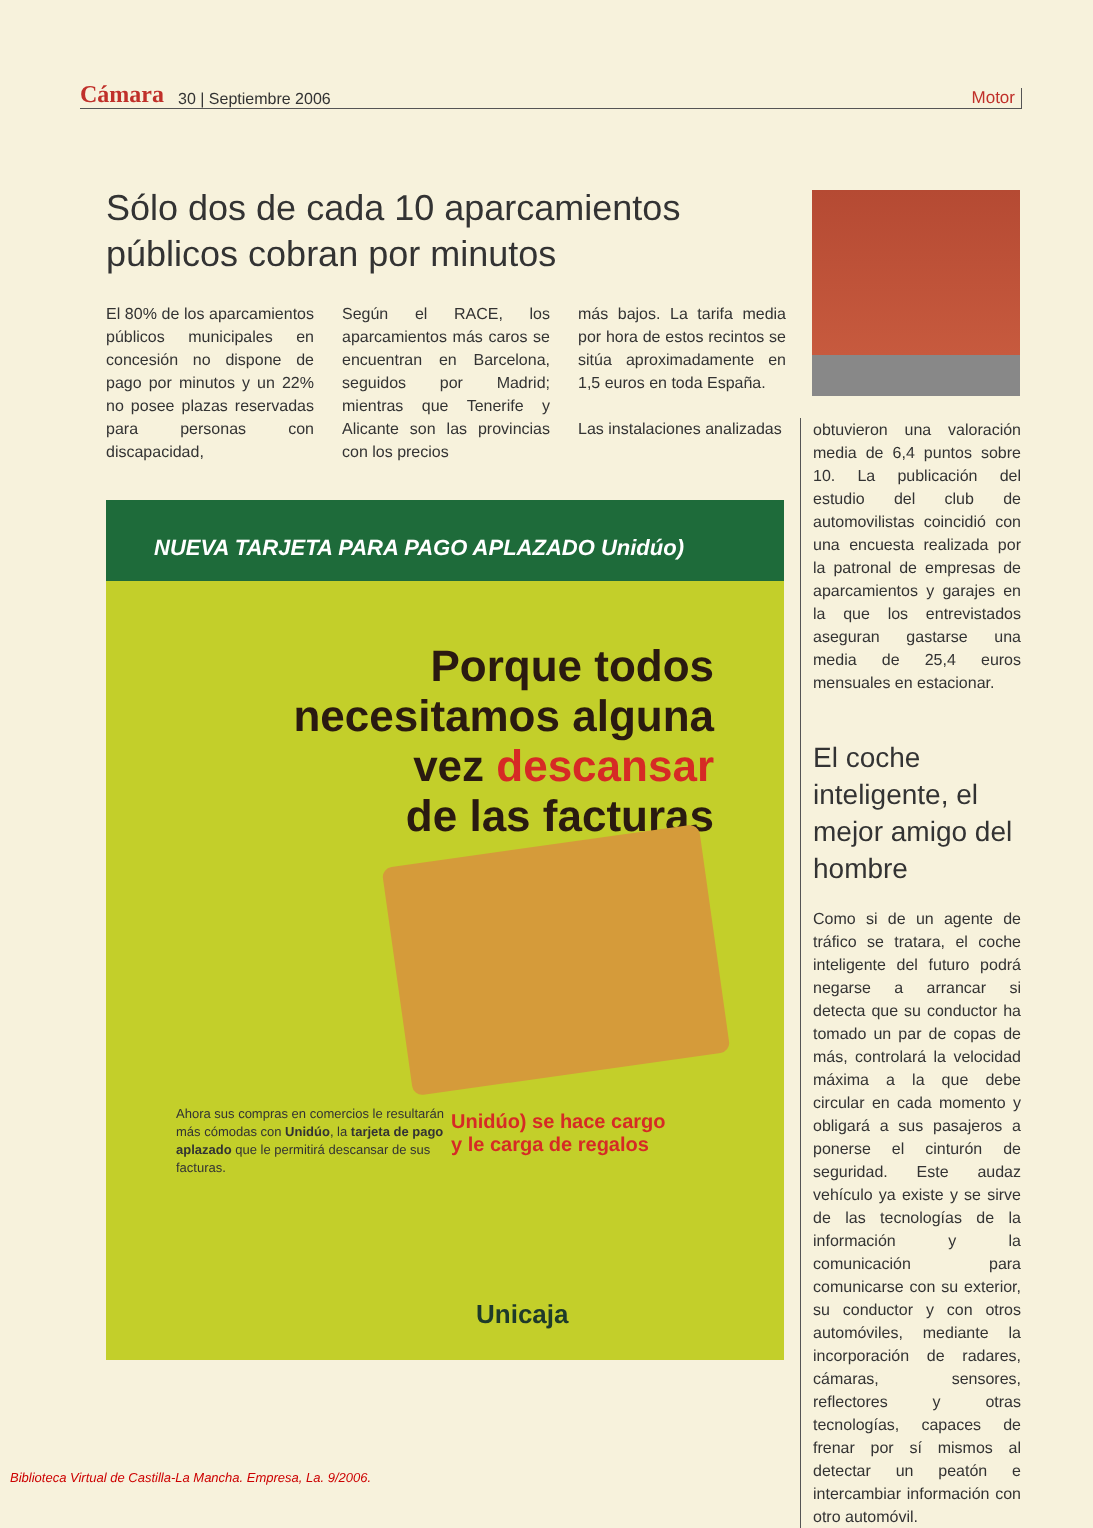Cámara 30 | Septiembre 2006 Motor
Sólo dos de cada 10 aparcamientos públicos cobran por minutos
El 80% de los aparcamientos públicos municipales en concesión no dispone de pago por minutos y un 22% no posee plazas reservadas para personas con discapacidad,
Según el RACE, los aparcamientos más caros se encuentran en Barcelona, seguidos por Madrid; mientras que Tenerife y Alicante son las provincias con los precios
más bajos. La tarifa media por hora de estos recintos se sitúa aproximadamente en 1,5 euros en toda España.
Las instalaciones analizadas
obtuvieron una valoración media de 6,4 puntos sobre 10. La publicación del estudio del club de automovilistas coincidió con una encuesta realizada por la patronal de empresas de aparcamientos y garajes en la que los entrevistados aseguran gastarse una media de 25,4 euros mensuales en estacionar.
El coche inteligente, el mejor amigo del hombre
Como si de un agente de tráfico se tratara, el coche inteligente del futuro podrá negarse a arrancar si detecta que su conductor ha tomado un par de copas de más, controlará la velocidad máxima a la que debe circular en cada momento y obligará a sus pasajeros a ponerse el cinturón de seguridad. Este audaz vehículo ya existe y se sirve de las tecnologías de la información y la comunicación para comunicarse con su exterior, su conductor y con otros automóviles, mediante la incorporación de radares, cámaras, sensores, reflectores y otras tecnologías, capaces de frenar por sí mismos al detectar un peatón e intercambiar información con otro automóvil.
NUEVA TARJETA PARA PAGO APLAZADO Unidúo)
Porque todos
necesitamos alguna
vez descansar
de las facturas
Ahora sus compras en comercios le resultarán más cómodas con Unidúo, la tarjeta de pago aplazado que le permitirá descansar de sus facturas.
Unidúo) se hace cargo
y le carga de regalos
Unicaja
Biblioteca Virtual de Castilla-La Mancha. Empresa, La. 9/2006.